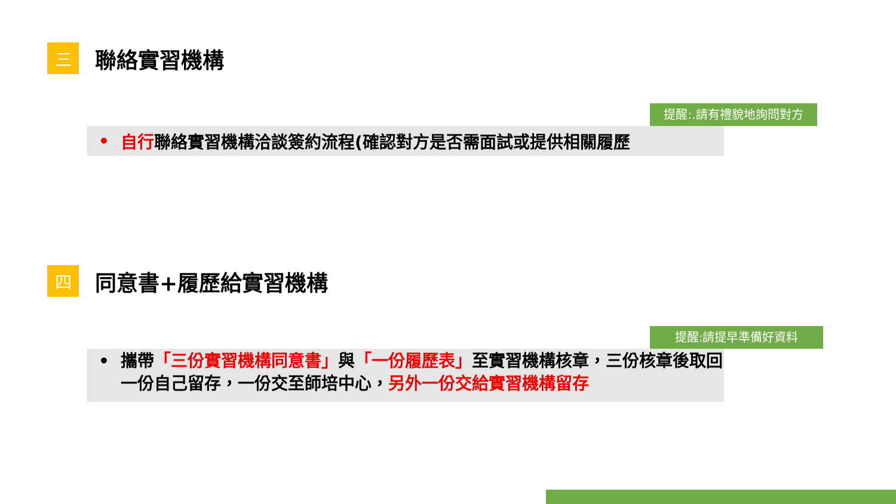三
聯絡實習機構
提醒:.請有禮貌地詢問對方
• 自行聯絡實習機構洽談簽約流程(確認對方是否需面試或提供相關履歷
四
同意書+履歷給實習機構
提醒:請提早準備好資料
• 攜帶「三份實習機構同意書」與「一份履歷表」至實習機構核章，三份核章後取回一份自己留存，一份交至師培中心，另外一份交給實習機構留存